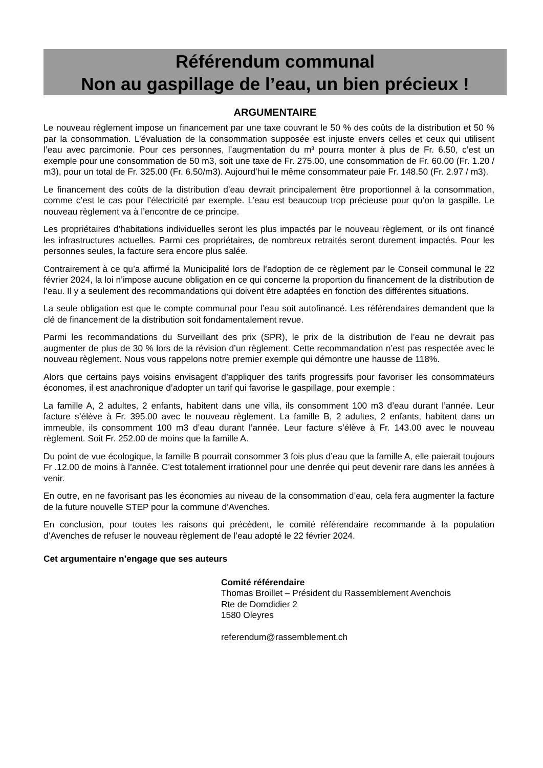Référendum communal
Non au gaspillage de l’eau, un bien précieux !
ARGUMENTAIRE
Le nouveau règlement impose un financement par une taxe couvrant le 50 % des coûts de la distribution et 50 % par la consommation. L’évaluation de la consommation supposée est injuste envers celles et ceux qui utilisent l’eau avec parcimonie. Pour ces personnes, l’augmentation du m³ pourra monter à plus de Fr. 6.50, c’est un exemple pour une consommation de 50 m3, soit une taxe de Fr. 275.00, une consommation de Fr. 60.00 (Fr. 1.20 / m3), pour un total de Fr. 325.00 (Fr. 6.50/m3). Aujourd’hui le même consommateur paie Fr. 148.50 (Fr. 2.97 / m3).
Le financement des coûts de la distribution d’eau devrait principalement être proportionnel à la consommation, comme c’est le cas pour l’électricité par exemple. L’eau est beaucoup trop précieuse pour qu’on la gaspille. Le nouveau règlement va à l’encontre de ce principe.
Les propriétaires d’habitations individuelles seront les plus impactés par le nouveau règlement, or ils ont financé les infrastructures actuelles. Parmi ces propriétaires, de nombreux retraités seront durement impactés. Pour les personnes seules, la facture sera encore plus salée.
Contrairement à ce qu’a affirmé la Municipalité lors de l’adoption de ce règlement par le Conseil communal le 22 février 2024, la loi n’impose aucune obligation en ce qui concerne la proportion du financement de la distribution de l’eau. Il y a seulement des recommandations qui doivent être adaptées en fonction des différentes situations.
La seule obligation est que le compte communal pour l’eau soit autofinancé. Les référendaires demandent que la clé de financement de la distribution soit fondamentalement revue.
Parmi les recommandations du Surveillant des prix (SPR), le prix de la distribution de l’eau ne devrait pas augmenter de plus de 30 % lors de la révision d’un règlement. Cette recommandation n’est pas respectée avec le nouveau règlement. Nous vous rappelons notre premier exemple qui démontre une hausse de 118%.
Alors que certains pays voisins envisagent d’appliquer des tarifs progressifs pour favoriser les consommateurs économes, il est anachronique d’adopter un tarif qui favorise le gaspillage, pour exemple :
La famille A, 2 adultes, 2 enfants, habitent dans une villa, ils consomment 100 m3 d’eau durant l’année. Leur facture s’élève à Fr. 395.00 avec le nouveau règlement. La famille B, 2 adultes, 2 enfants, habitent dans un immeuble, ils consomment 100 m3 d’eau durant l’année. Leur facture s’élève à Fr. 143.00 avec le nouveau règlement. Soit Fr. 252.00 de moins que la famille A.
Du point de vue écologique, la famille B pourrait consommer 3 fois plus d’eau que la famille A, elle paierait toujours Fr .12.00 de moins à l’année. C’est totalement irrationnel pour une denrée qui peut devenir rare dans les années à venir.
En outre, en ne favorisant pas les économies au niveau de la consommation d’eau, cela fera augmenter la facture de la future nouvelle STEP pour la commune d’Avenches.
En conclusion, pour toutes les raisons qui précèdent, le comité référendaire recommande à la population d’Avenches de refuser le nouveau règlement de l’eau adopté le 22 février 2024.
Cet argumentaire n’engage que ses auteurs
Comité référendaire
Thomas Broillet – Président du Rassemblement Avenchois
Rte de Domdidier 2
1580 Oleyres
referendum@rassemblement.ch